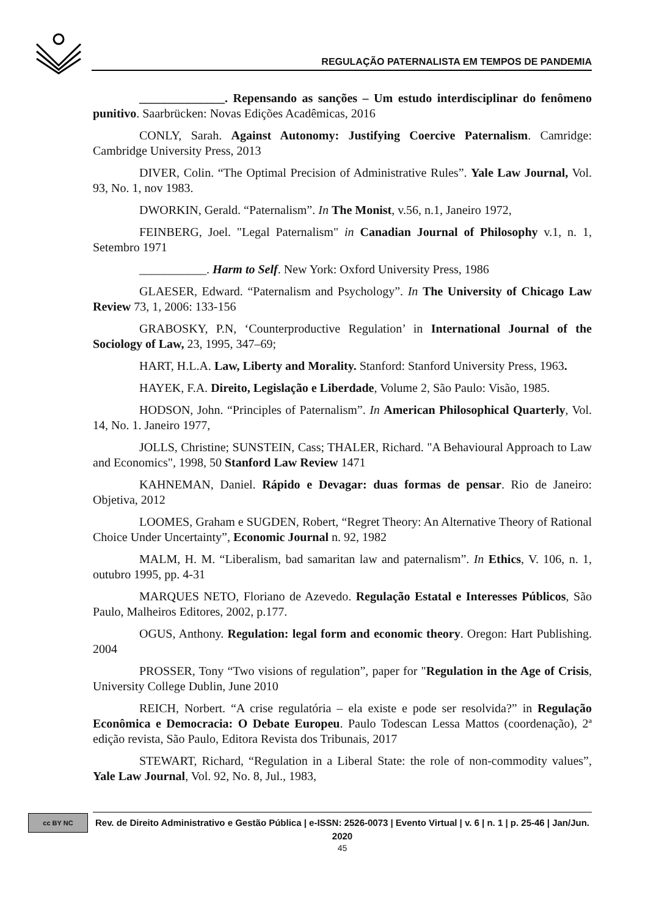REGULAÇÃO PATERNALISTA EM TEMPOS DE PANDEMIA
______________. Repensando as sanções – Um estudo interdisciplinar do fenômeno punitivo. Saarbrücken: Novas Edições Acadêmicas, 2016
CONLY, Sarah. Against Autonomy: Justifying Coercive Paternalism. Camridge: Cambridge University Press, 2013
DIVER, Colin. “The Optimal Precision of Administrative Rules”. Yale Law Journal, Vol. 93, No. 1, nov 1983.
DWORKIN, Gerald. “Paternalism”. In The Monist, v.56, n.1, Janeiro 1972,
FEINBERG, Joel. "Legal Paternalism" in Canadian Journal of Philosophy v.1, n. 1, Setembro 1971
___________. Harm to Self. New York: Oxford University Press, 1986
GLAESER, Edward. “Paternalism and Psychology”. In The University of Chicago Law Review 73, 1, 2006: 133-156
GRABOSKY, P.N, ‘Counterproductive Regulation’ in International Journal of the Sociology of Law, 23, 1995, 347–69;
HART, H.L.A. Law, Liberty and Morality. Stanford: Stanford University Press, 1963.
HAYEK, F.A. Direito, Legislação e Liberdade, Volume 2, São Paulo: Visão, 1985.
HODSON, John. “Principles of Paternalism”. In American Philosophical Quarterly, Vol. 14, No. 1. Janeiro 1977,
JOLLS, Christine; SUNSTEIN, Cass; THALER, Richard. "A Behavioural Approach to Law and Economics", 1998, 50 Stanford Law Review 1471
KAHNEMAN, Daniel. Rápido e Devagar: duas formas de pensar. Rio de Janeiro: Objetiva, 2012
LOOMES, Graham e SUGDEN, Robert, “Regret Theory: An Alternative Theory of Rational Choice Under Uncertainty”, Economic Journal n. 92, 1982
MALM, H. M. “Liberalism, bad samaritan law and paternalism”. In Ethics, V. 106, n. 1, outubro 1995, pp. 4-31
MARQUES NETO, Floriano de Azevedo. Regulação Estatal e Interesses Públicos, São Paulo, Malheiros Editores, 2002, p.177.
OGUS, Anthony. Regulation: legal form and economic theory. Oregon: Hart Publishing. 2004
PROSSER, Tony “Two visions of regulation”, paper for "Regulation in the Age of Crisis, University College Dublin, June 2010
REICH, Norbert. “A crise regulatória – ela existe e pode ser resolvida?” in Regulação Econômica e Democracia: O Debate Europeu. Paulo Todescan Lessa Mattos (coordenação), 2ª edição revista, São Paulo, Editora Revista dos Tribunais, 2017
STEWART, Richard, “Regulation in a Liberal State: the role of non-commodity values”, Yale Law Journal, Vol. 92, No. 8, Jul., 1983,
cc BY NC
Rev. de Direito Administrativo e Gestão Pública | e-ISSN: 2526-0073 | Evento Virtual | v. 6 | n. 1 | p. 25-46 | Jan/Jun. 2020
45